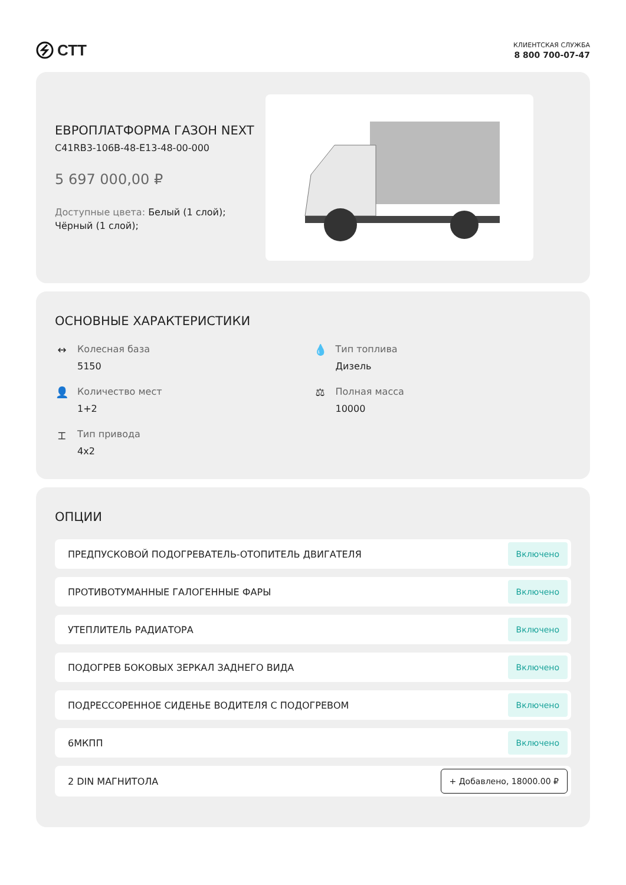СТТ
КЛИЕНТСКАЯ СЛУЖБА
8 800 700-07-47
ЕВРОПЛАТФОРМА ГАЗОН NEXT
C41RB3-106B-48-E13-48-00-000
5 697 000,00 ₽
Доступные цвета: Белый (1 слой); Чёрный (1 слой);
ОСНОВНЫЕ ХАРАКТЕРИСТИКИ
↔ Колесная база
5150
💧 Тип топлива
Дизель
👤 Количество мест
1+2
⚖ Полная масса
10000
⌶ Тип привода
4x2
ОПЦИИ
ПРЕДПУСКОВОЙ ПОДОГРЕВАТЕЛЬ-ОТОПИТЕЛЬ ДВИГАТЕЛЯ Включено
ПРОТИВОТУМАННЫЕ ГАЛОГЕННЫЕ ФАРЫ Включено
УТЕПЛИТЕЛЬ РАДИАТОРА Включено
ПОДОГРЕВ БОКОВЫХ ЗЕРКАЛ ЗАДНЕГО ВИДА Включено
ПОДРЕССОРЕННОЕ СИДЕНЬЕ ВОДИТЕЛЯ С ПОДОГРЕВОМ Включено
6МКПП Включено
2 DIN МАГНИТОЛА + Добавлено, 18000.00 ₽